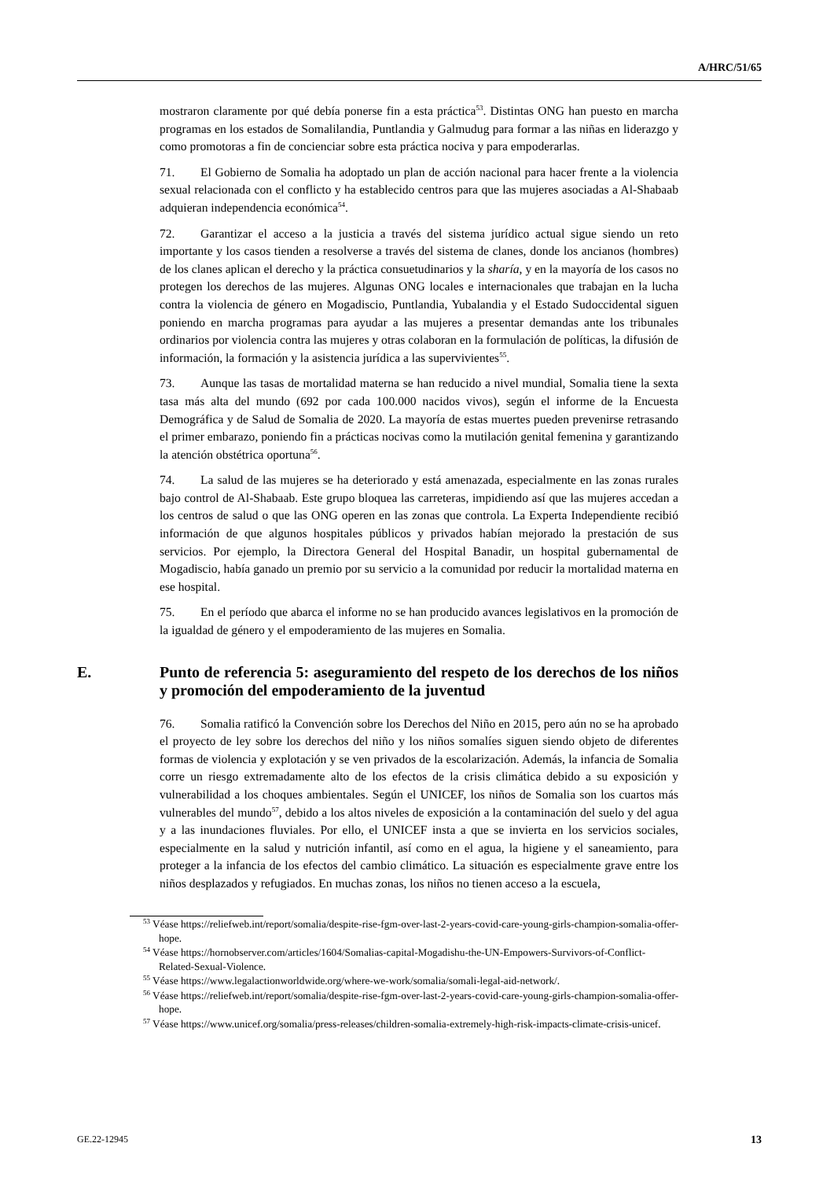A/HRC/51/65
mostraron claramente por qué debía ponerse fin a esta práctica<sup>53</sup>. Distintas ONG han puesto en marcha programas en los estados de Somalilandia, Puntlandia y Galmudug para formar a las niñas en liderazgo y como promotoras a fin de concienciar sobre esta práctica nociva y para empoderarlas.
71. El Gobierno de Somalia ha adoptado un plan de acción nacional para hacer frente a la violencia sexual relacionada con el conflicto y ha establecido centros para que las mujeres asociadas a Al-Shabaab adquieran independencia económica<sup>54</sup>.
72. Garantizar el acceso a la justicia a través del sistema jurídico actual sigue siendo un reto importante y los casos tienden a resolverse a través del sistema de clanes, donde los ancianos (hombres) de los clanes aplican el derecho y la práctica consuetudinarios y la sharía, y en la mayoría de los casos no protegen los derechos de las mujeres. Algunas ONG locales e internacionales que trabajan en la lucha contra la violencia de género en Mogadiscio, Puntlandia, Yubalandia y el Estado Sudoccidental siguen poniendo en marcha programas para ayudar a las mujeres a presentar demandas ante los tribunales ordinarios por violencia contra las mujeres y otras colaboran en la formulación de políticas, la difusión de información, la formación y la asistencia jurídica a las supervivientes<sup>55</sup>.
73. Aunque las tasas de mortalidad materna se han reducido a nivel mundial, Somalia tiene la sexta tasa más alta del mundo (692 por cada 100.000 nacidos vivos), según el informe de la Encuesta Demográfica y de Salud de Somalia de 2020. La mayoría de estas muertes pueden prevenirse retrasando el primer embarazo, poniendo fin a prácticas nocivas como la mutilación genital femenina y garantizando la atención obstétrica oportuna<sup>56</sup>.
74. La salud de las mujeres se ha deteriorado y está amenazada, especialmente en las zonas rurales bajo control de Al-Shabaab. Este grupo bloquea las carreteras, impidiendo así que las mujeres accedan a los centros de salud o que las ONG operen en las zonas que controla. La Experta Independiente recibió información de que algunos hospitales públicos y privados habían mejorado la prestación de sus servicios. Por ejemplo, la Directora General del Hospital Banadir, un hospital gubernamental de Mogadiscio, había ganado un premio por su servicio a la comunidad por reducir la mortalidad materna en ese hospital.
75. En el período que abarca el informe no se han producido avances legislativos en la promoción de la igualdad de género y el empoderamiento de las mujeres en Somalia.
E. Punto de referencia 5: aseguramiento del respeto de los derechos de los niños y promoción del empoderamiento de la juventud
76. Somalia ratificó la Convención sobre los Derechos del Niño en 2015, pero aún no se ha aprobado el proyecto de ley sobre los derechos del niño y los niños somalíes siguen siendo objeto de diferentes formas de violencia y explotación y se ven privados de la escolarización. Además, la infancia de Somalia corre un riesgo extremadamente alto de los efectos de la crisis climática debido a su exposición y vulnerabilidad a los choques ambientales. Según el UNICEF, los niños de Somalia son los cuartos más vulnerables del mundo<sup>57</sup>, debido a los altos niveles de exposición a la contaminación del suelo y del agua y a las inundaciones fluviales. Por ello, el UNICEF insta a que se invierta en los servicios sociales, especialmente en la salud y nutrición infantil, así como en el agua, la higiene y el saneamiento, para proteger a la infancia de los efectos del cambio climático. La situación es especialmente grave entre los niños desplazados y refugiados. En muchas zonas, los niños no tienen acceso a la escuela,
<sup>53</sup> Véase https://reliefweb.int/report/somalia/despite-rise-fgm-over-last-2-years-covid-care-young-girls-champion-somalia-offer-hope.
<sup>54</sup> Véase https://hornobserver.com/articles/1604/Somalias-capital-Mogadishu-the-UN-Empowers-Survivors-of-Conflict-Related-Sexual-Violence.
<sup>55</sup> Véase https://www.legalactionworldwide.org/where-we-work/somalia/somali-legal-aid-network/.
<sup>56</sup> Véase https://reliefweb.int/report/somalia/despite-rise-fgm-over-last-2-years-covid-care-young-girls-champion-somalia-offer-hope.
<sup>57</sup> Véase https://www.unicef.org/somalia/press-releases/children-somalia-extremely-high-risk-impacts-climate-crisis-unicef.
GE.22-12945 13